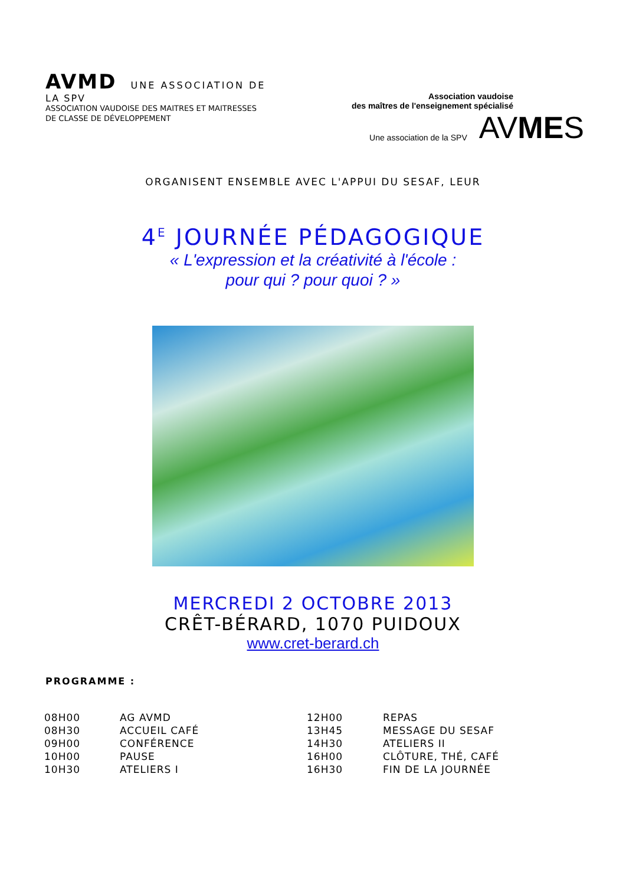AVMD UNE ASSOCIATION DE
LA SPV
ASSOCIATION VAUDOISE DES MAITRES ET MAITRESSES
DE CLASSE DE DÉVELOPPEMENT
Association vaudoise
des maîtres de l'enseignement spécialisé
Une association de la SPV AVMES
ORGANISENT ENSEMBLE AVEC L'APPUI DU SESAF, LEUR
4<sup>E</sup> JOURNÉE PÉDAGOGIQUE
« L'expression et la créativité à l'école :
pour qui ? pour quoi ? »
MERCREDI 2 OCTOBRE 2013
CRÊT-BÉRARD, 1070 PUIDOUX
www.cret-berard.ch
PROGRAMME :
| 08H00 | AG AVMD | 12H00 | REPAS |
| 08H30 | ACCUEIL CAFÉ | 13H45 | MESSAGE DU SESAF |
| 09H00 | CONFÉRENCE | 14H30 | ATELIERS II |
| 10H00 | PAUSE | 16H00 | CLÔTURE, THÉ, CAFÉ |
| 10H30 | ATELIERS I | 16H30 | FIN DE LA JOURNÉE |